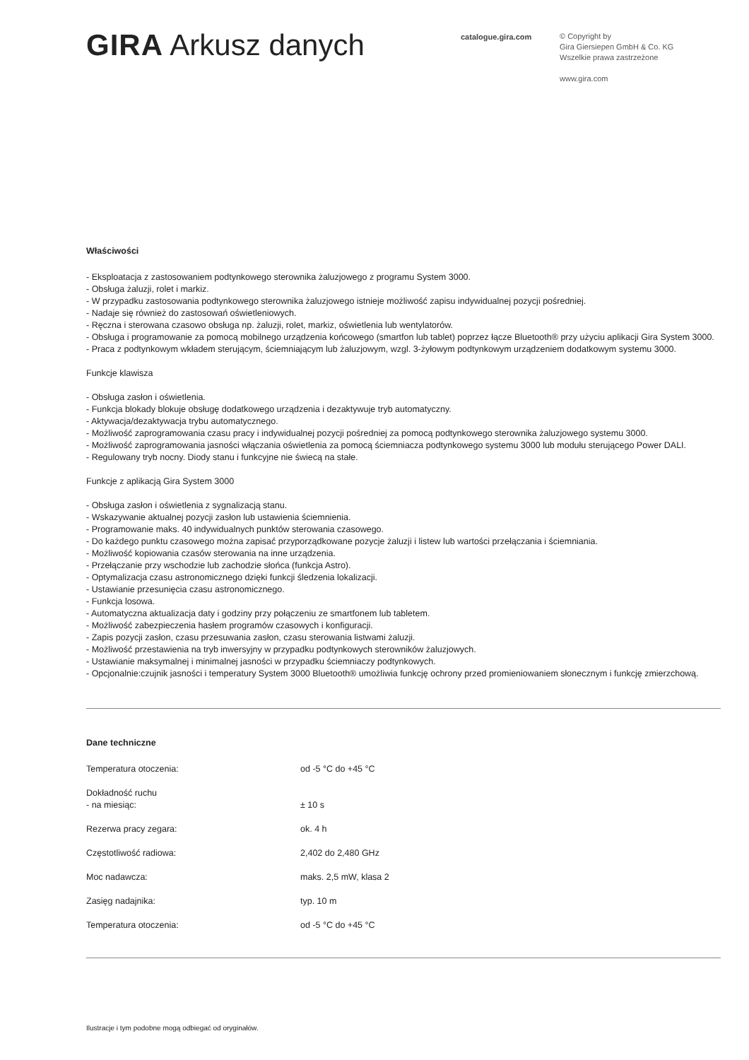GIRA Arkusz danych
catalogue.gira.com
© Copyright by
Gira Giersiepen GmbH & Co. KG
Wszelkie prawa zastrzeżone
www.gira.com
Właściwości
- Eksploatacja z zastosowaniem podtynkowego sterownika żaluzjowego z programu System 3000.
- Obsługa żaluzji, rolet i markiz.
- W przypadku zastosowania podtynkowego sterownika żaluzjowego istnieje możliwość zapisu indywidualnej pozycji pośredniej.
- Nadaje się również do zastosowań oświetleniowych.
- Ręczna i sterowana czasowo obsługa np. żaluzji, rolet, markiz, oświetlenia lub wentylatorów.
- Obsługa i programowanie za pomocą mobilnego urządzenia końcowego (smartfon lub tablet) poprzez łącze Bluetooth® przy użyciu aplikacji Gira System 3000.
- Praca z podtynkowym wkładem sterującym, ściemniającym lub żaluzjowym, wzgl. 3-żyłowym podtynkowym urządzeniem dodatkowym systemu 3000.
Funkcje klawisza
- Obsługa zasłon i oświetlenia.
- Funkcja blokady blokuje obsługę dodatkowego urządzenia i dezaktywuje tryb automatyczny.
- Aktywacja/dezaktywacja trybu automatycznego.
- Możliwość zaprogramowania czasu pracy i indywidualnej pozycji pośredniej za pomocą podtynkowego sterownika żaluzjowego systemu 3000.
- Możliwość zaprogramowania jasności włączania oświetlenia za pomocą ściemniacza podtynkowego systemu 3000 lub modułu sterującego Power DALI.
- Regulowany tryb nocny. Diody stanu i funkcyjne nie świecą na stałe.
Funkcje z aplikacją Gira System 3000
- Obsługa zasłon i oświetlenia z sygnalizacją stanu.
- Wskazywanie aktualnej pozycji zasłon lub ustawienia ściemnienia.
- Programowanie maks. 40 indywidualnych punktów sterowania czasowego.
- Do każdego punktu czasowego można zapisać przyporządkowane pozycje żaluzji i listew lub wartości przełączania i ściemniania.
- Możliwość kopiowania czasów sterowania na inne urządzenia.
- Przełączanie przy wschodzie lub zachodzie słońca (funkcja Astro).
- Optymalizacja czasu astronomicznego dzięki funkcji śledzenia lokalizacji.
- Ustawianie przesunięcia czasu astronomicznego.
- Funkcja losowa.
- Automatyczna aktualizacja daty i godziny przy połączeniu ze smartfonem lub tabletem.
- Możliwość zabezpieczenia hasłem programów czasowych i konfiguracji.
- Zapis pozycji zasłon, czasu przesuwania zasłon, czasu sterowania listwami żaluzji.
- Możliwość przestawienia na tryb inwersyjny w przypadku podtynkowych sterowników żaluzjowych.
- Ustawianie maksymalnej i minimalnej jasności w przypadku ściemniaczy podtynkowych.
- Opcjonalnie:czujnik jasności i temperatury System 3000 Bluetooth® umożliwia funkcję ochrony przed promieniowaniem słonecznym i funkcję zmierzchową.
Dane techniczne
| Temperatura otoczenia: | od -5 °C do +45 °C |
| Dokładność ruchu - na miesiąc: | ± 10 s |
| Rezerwa pracy zegara: | ok. 4 h |
| Częstotliwość radiowa: | 2,402 do 2,480 GHz |
| Moc nadawcza: | maks. 2,5 mW, klasa 2 |
| Zasięg nadajnika: | typ. 10 m |
| Temperatura otoczenia: | od -5 °C do +45 °C |
Ilustracje i tym podobne mogą odbiegać od oryginałów.